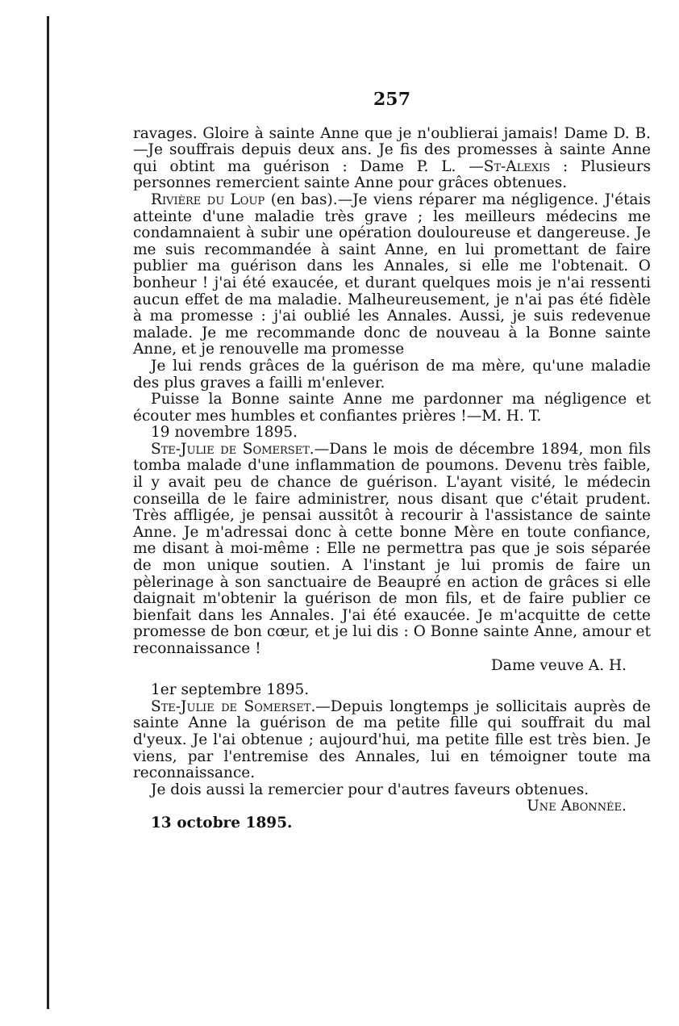257
ravages. Gloire à sainte Anne que je n'oublierai jamais! Dame D. B.—Je souffrais depuis deux ans. Je fis des promesses à sainte Anne qui obtint ma guérison : Dame P. L. —St-Alexis : Plusieurs personnes remercient sainte Anne pour grâces obtenues.
Rivière du Loup (en bas).—Je viens réparer ma négligence. J'étais atteinte d'une maladie très grave ; les meilleurs médecins me condamnaient à subir une opération douloureuse et dangereuse. Je me suis recommandée à saint Anne, en lui promettant de faire publier ma guérison dans les Annales, si elle me l'obtenait. O bonheur ! j'ai été exaucée, et durant quelques mois je n'ai ressenti aucun effet de ma maladie. Malheureusement, je n'ai pas été fidèle à ma promesse : j'ai oublié les Annales. Aussi, je suis redevenue malade. Je me recommande donc de nouveau à la Bonne sainte Anne, et je renouvelle ma promesse
Je lui rends grâces de la guérison de ma mère, qu'une maladie des plus graves a failli m'enlever.
Puisse la Bonne sainte Anne me pardonner ma négligence et écouter mes humbles et confiantes prières !—M. H. T.
19 novembre 1895.
Ste-Julie de Somerset.—Dans le mois de décembre 1894, mon fils tomba malade d'une inflammation de poumons. Devenu très faible, il y avait peu de chance de guérison. L'ayant visité, le médecin conseilla de le faire administrer, nous disant que c'était prudent. Très affligée, je pensai aussitôt à recourir à l'assistance de sainte Anne. Je m'adressai donc à cette bonne Mère en toute confiance, me disant à moi-même : Elle ne permettra pas que je sois séparée de mon unique soutien. A l'instant je lui promis de faire un pèlerinage à son sanctuaire de Beaupré en action de grâces si elle daignait m'obtenir la guérison de mon fils, et de faire publier ce bienfait dans les Annales. J'ai été exaucée. Je m'acquitte de cette promesse de bon cœur, et je lui dis : O Bonne sainte Anne, amour et reconnaissance !
Dame veuve A. H.
1er septembre 1895.
Ste-Julie de Somerset.—Depuis longtemps je sollicitais auprès de sainte Anne la guérison de ma petite fille qui souffrait du mal d'yeux. Je l'ai obtenue ; aujourd'hui, ma petite fille est très bien. Je viens, par l'entremise des Annales, lui en témoigner toute ma reconnaissance.
Je dois aussi la remercier pour d'autres faveurs obtenues.
Une Abonnée.
13 octobre 1895.